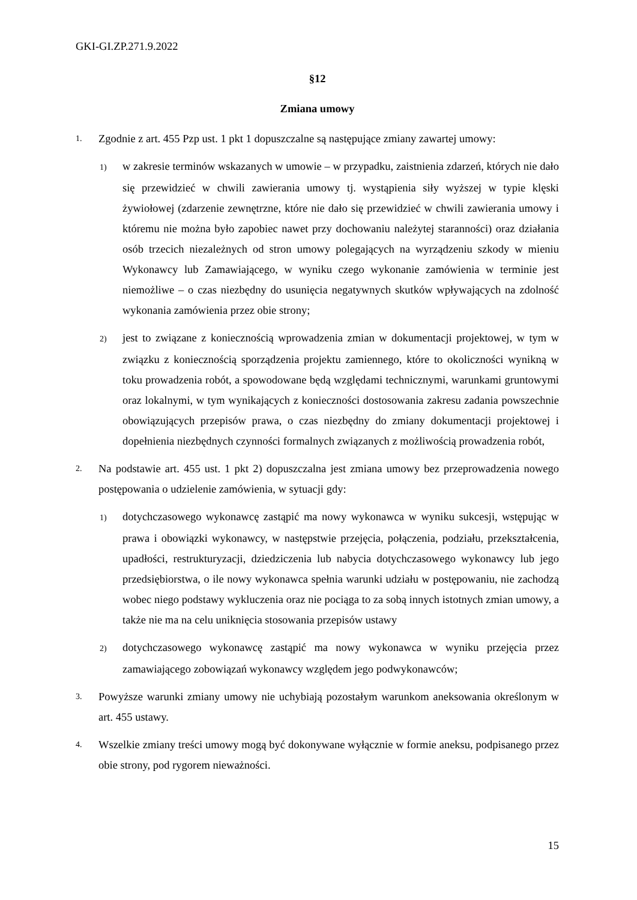GKI-GI.ZP.271.9.2022
§12
Zmiana umowy
1. Zgodnie z art. 455 Pzp ust. 1 pkt 1 dopuszczalne są następujące zmiany zawartej umowy:
1) w zakresie terminów wskazanych w umowie – w przypadku, zaistnienia zdarzeń, których nie dało się przewidzieć w chwili zawierania umowy tj. wystąpienia siły wyższej w typie klęski żywiołowej (zdarzenie zewnętrzne, które nie dało się przewidzieć w chwili zawierania umowy i któremu nie można było zapobiec nawet przy dochowaniu należytej staranności) oraz działania osób trzecich niezależnych od stron umowy polegających na wyrządzeniu szkody w mieniu Wykonawcy lub Zamawiającego, w wyniku czego wykonanie zamówienia w terminie jest niemożliwe – o czas niezbędny do usunięcia negatywnych skutków wpływających na zdolność wykonania zamówienia przez obie strony;
2) jest to związane z koniecznością wprowadzenia zmian w dokumentacji projektowej, w tym w związku z koniecznością sporządzenia projektu zamiennego, które to okoliczności wynikną w toku prowadzenia robót, a spowodowane będą względami technicznymi, warunkami gruntowymi oraz lokalnymi, w tym wynikających z konieczności dostosowania zakresu zadania powszechnie obowiązujących przepisów prawa, o czas niezbędny do zmiany dokumentacji projektowej i dopełnienia niezbędnych czynności formalnych związanych z możliwością prowadzenia robót,
2. Na podstawie art. 455 ust. 1 pkt 2) dopuszczalna jest zmiana umowy bez przeprowadzenia nowego postępowania o udzielenie zamówienia, w sytuacji gdy:
1) dotychczasowego wykonawcę zastąpić ma nowy wykonawca w wyniku sukcesji, wstępując w prawa i obowiązki wykonawcy, w następstwie przejęcia, połączenia, podziału, przekształcenia, upadłości, restrukturyzacji, dziedziczenia lub nabycia dotychczasowego wykonawcy lub jego przedsiębiorstwa, o ile nowy wykonawca spełnia warunki udziału w postępowaniu, nie zachodzą wobec niego podstawy wykluczenia oraz nie pociąga to za sobą innych istotnych zmian umowy, a także nie ma na celu uniknięcia stosowania przepisów ustawy
2) dotychczasowego wykonawcę zastąpić ma nowy wykonawca w wyniku przejęcia przez zamawiającego zobowiązań wykonawcy względem jego podwykonawców;
3. Powyższe warunki zmiany umowy nie uchybiają pozostałym warunkom aneksowania określonym w art. 455 ustawy.
4. Wszelkie zmiany treści umowy mogą być dokonywane wyłącznie w formie aneksu, podpisanego przez obie strony, pod rygorem nieważności.
15